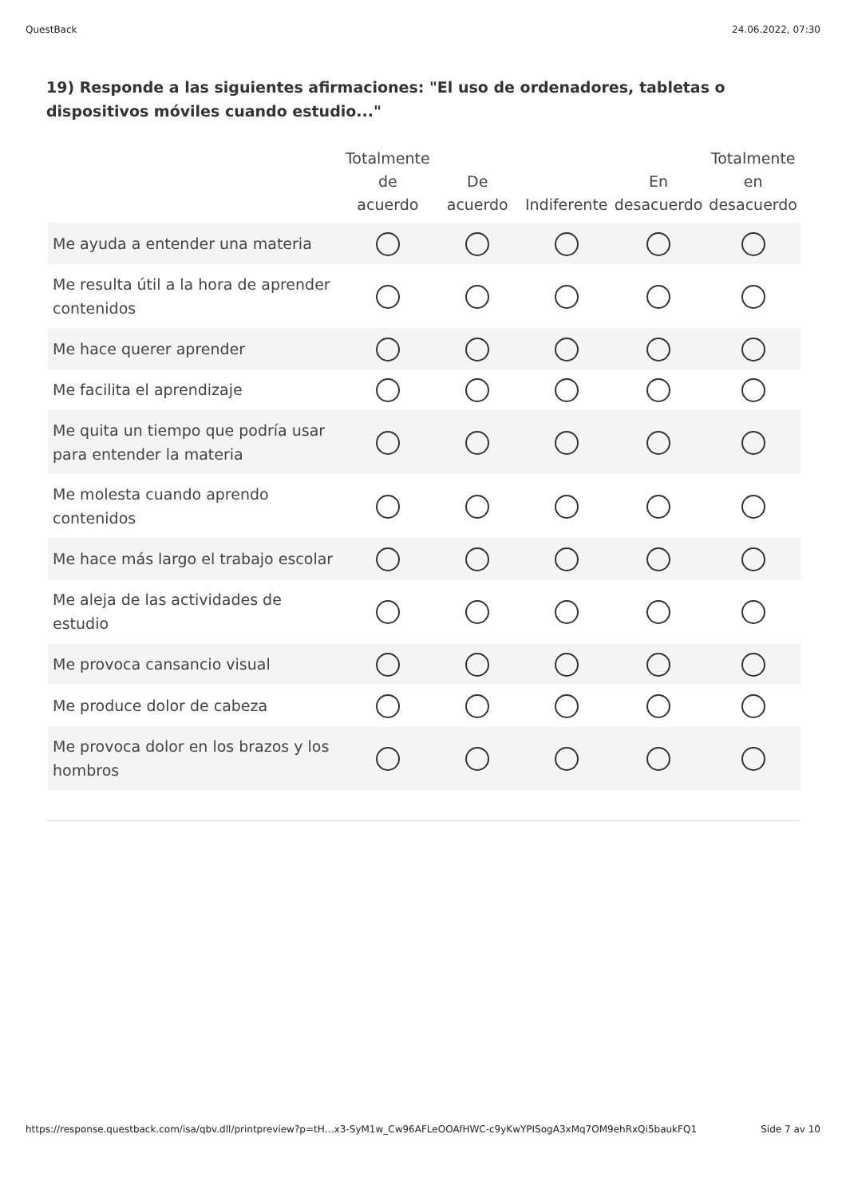QuestBack 24.06.2022, 07:30
19) Responde a las siguientes afirmaciones: "El uso de ordenadores, tabletas o dispositivos móviles cuando estudio..."
| | Totalmente de acuerdo | De acuerdo | Indiferente | En desacuerdo | Totalmente en desacuerdo |
| --- | --- | --- | --- | --- | --- |
| Me ayuda a entender una materia | | | | | |
| Me resulta útil a la hora de aprender contenidos | | | | | |
| Me hace querer aprender | | | | | |
| Me facilita el aprendizaje | | | | | |
| Me quita un tiempo que podría usar para entender la materia | | | | | |
| Me molesta cuando aprendo contenidos | | | | | |
| Me hace más largo el trabajo escolar | | | | | |
| Me aleja de las actividades de estudio | | | | | |
| Me provoca cansancio visual | | | | | |
| Me produce dolor de cabeza | | | | | |
| Me provoca dolor en los brazos y los hombros | | | | | |
https://response.questback.com/isa/qbv.dll/printpreview?p=tH…x3-SyM1w_Cw96AFLeOOAfHWC-c9yKwYPISogA3xMq7OM9ehRxQi5baukFQ1 Side 7 av 10